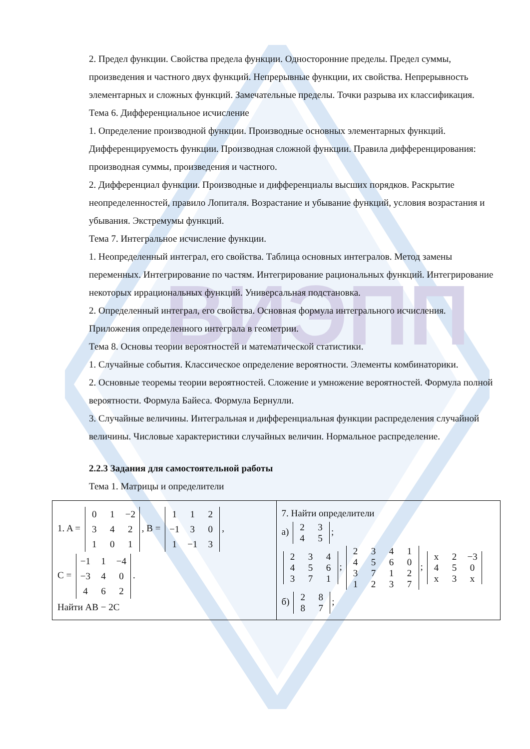ВИЭПП
2. Предел функции. Свойства предела функции. Односторонние пределы. Предел суммы, произведения и частного двух функций. Непрерывные функции, их свойства. Непрерывность элементарных и сложных функций. Замечательные пределы. Точки разрыва их классификация.
Тема 6. Дифференциальное исчисление
1. Определение производной функции. Производные основных элементарных функций. Дифференцируемость функции. Производная сложной функции. Правила дифференцирования: производная суммы, произведения и частного.
2. Дифференциал функции. Производные и дифференциалы высших порядков. Раскрытие неопределенностей, правило Лопиталя. Возрастание и убывание функций, условия возрастания и убывания. Экстремумы функций.
Тема 7. Интегральное исчисление функции.
1. Неопределенный интеграл, его свойства. Таблица основных интегралов. Метод замены переменных. Интегрирование по частям. Интегрирование рациональных функций. Интегрирование некоторых иррациональных функций. Универсальная подстановка.
2. Определенный интеграл, его свойства. Основная формула интегрального исчисления. Приложения определенного интеграла в геометрии.
Тема 8. Основы теории вероятностей и математической статистики.
1. Случайные события. Классическое определение вероятности. Элементы комбинаторики.
2. Основные теоремы теории вероятностей. Сложение и умножение вероятностей. Формула полной вероятности. Формула Байеса. Формула Бернулли.
3. Случайные величины. Интегральная и дифференциальная функции распределения случайной величины. Числовые характеристики случайных величин. Нормальное распределение.
2.2.3 Задания для самостоятельной работы
Тема 1. Матрицы и определители
| 1. A = 0 1 −2 3 4 2 1 0 1 , B = 1 1 2 −1 3 0 1 −1 3 , C = −1 1 −4 −3 4 0 4 6 2 . Найти AB − 2C | 7. Найти определители а) 2 3 4 5 ; 2 3 4 4 5 6 3 7 1 ; 2 3 4 1 4 5 6 0 3 7 1 2 1 2 3 7 ; x 2 −3 4 5 0 x 3 x б) 2 8 8 7 ; |